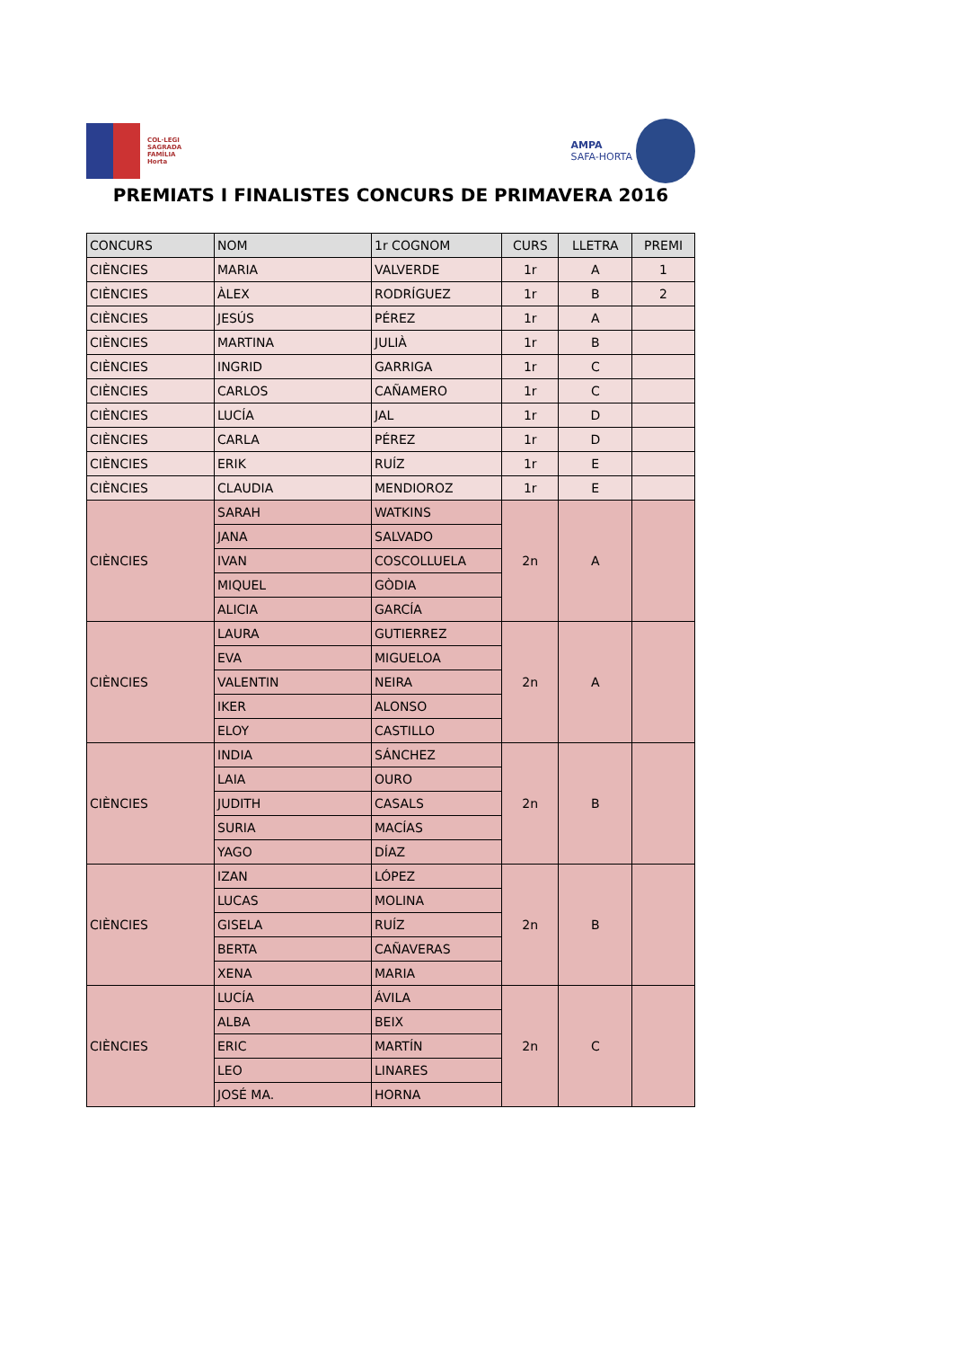COL·LEGI
SAGRADA
FAMÍLIA
Horta
AMPA
SAFA-HORTA
PREMIATS I FINALISTES CONCURS DE PRIMAVERA 2016
| CONCURS | NOM | 1r COGNOM | CURS | LLETRA | PREMI |
| --- | --- | --- | --- | --- | --- |
| CIÈNCIES | MARIA | VALVERDE | 1r | A | 1 |
| CIÈNCIES | ÀLEX | RODRÍGUEZ | 1r | B | 2 |
| CIÈNCIES | JESÚS | PÉREZ | 1r | A | |
| CIÈNCIES | MARTINA | JULIÀ | 1r | B | |
| CIÈNCIES | INGRID | GARRIGA | 1r | C | |
| CIÈNCIES | CARLOS | CAÑAMERO | 1r | C | |
| CIÈNCIES | LUCÍA | JAL | 1r | D | |
| CIÈNCIES | CARLA | PÉREZ | 1r | D | |
| CIÈNCIES | ERIK | RUÍZ | 1r | E | |
| CIÈNCIES | CLAUDIA | MENDIOROZ | 1r | E | |
| CIÈNCIES | SARAH | WATKINS | 2n | A | |
| | JANA | SALVADO | | | |
| | IVAN | COSCOLLUELA | | | |
| | MIQUEL | GÒDIA | | | |
| | ALICIA | GARCÍA | | | |
| CIÈNCIES | LAURA | GUTIERREZ | 2n | A | |
| | EVA | MIGUELOA | | | |
| | VALENTIN | NEIRA | | | |
| | IKER | ALONSO | | | |
| | ELOY | CASTILLO | | | |
| CIÈNCIES | INDIA | SÁNCHEZ | 2n | B | |
| | LAIA | OURO | | | |
| | JUDITH | CASALS | | | |
| | SURIA | MACÍAS | | | |
| | YAGO | DÍAZ | | | |
| CIÈNCIES | IZAN | LÓPEZ | 2n | B | |
| | LUCAS | MOLINA | | | |
| | GISELA | RUÍZ | | | |
| | BERTA | CAÑAVERAS | | | |
| | XENA | MARIA | | | |
| CIÈNCIES | LUCÍA | ÁVILA | 2n | C | |
| | ALBA | BEIX | | | |
| | ERIC | MARTÍN | | | |
| | LEO | LINARES | | | |
| | JOSÉ MA. | HORNA | | | |